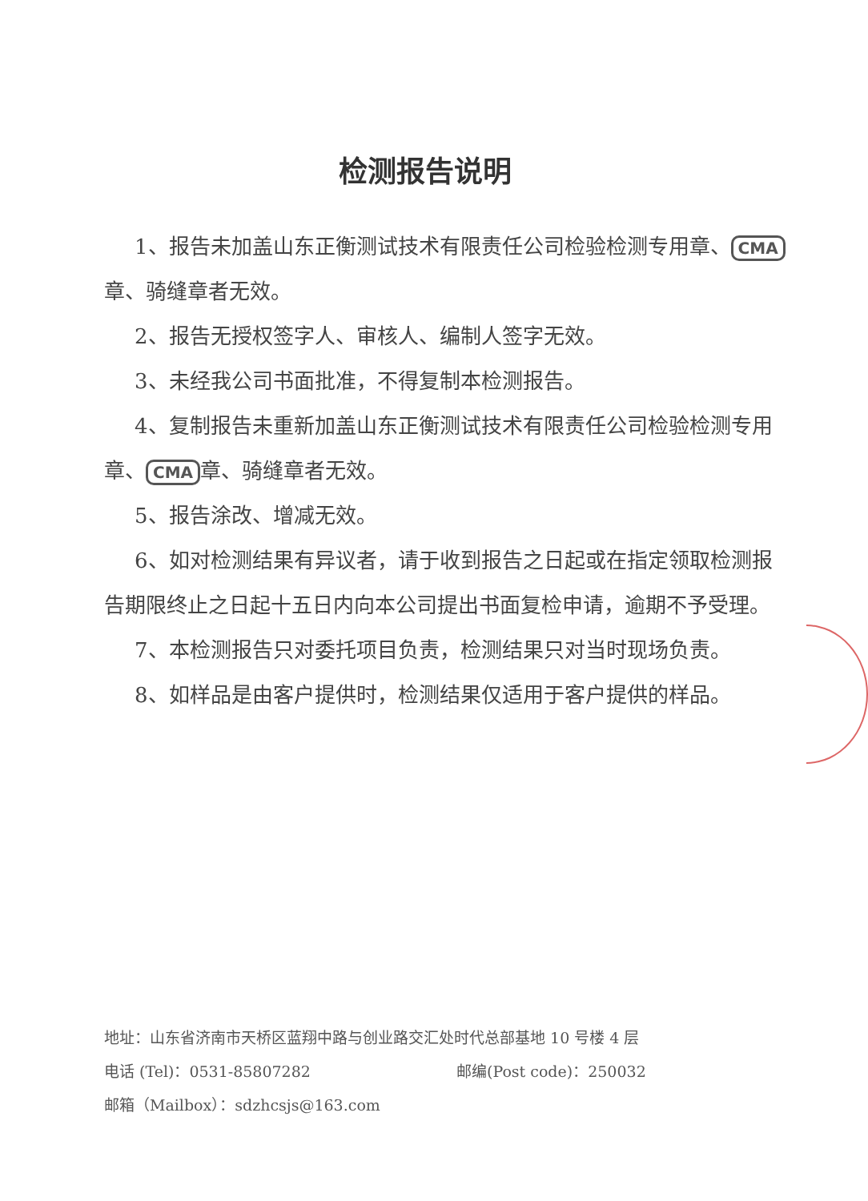检测报告说明
1、报告未加盖山东正衡测试技术有限责任公司检验检测专用章、 CMA 章、骑缝章者无效。
2、报告无授权签字人、审核人、编制人签字无效。
3、未经我公司书面批准，不得复制本检测报告。
4、复制报告未重新加盖山东正衡测试技术有限责任公司检验检测专用章、 CMA 章、骑缝章者无效。
5、报告涂改、增减无效。
6、如对检测结果有异议者，请于收到报告之日起或在指定领取检测报告期限终止之日起十五日内向本公司提出书面复检申请，逾期不予受理。
7、本检测报告只对委托项目负责，检测结果只对当时现场负责。
8、如样品是由客户提供时，检测结果仅适用于客户提供的样品。
地址：山东省济南市天桥区蓝翔中路与创业路交汇处时代总部基地 10 号楼 4 层
电话 (Tel)：0531-85807282 邮编(Post code)：250032
邮箱（Mailbox）：sdzhcsjs@163.com